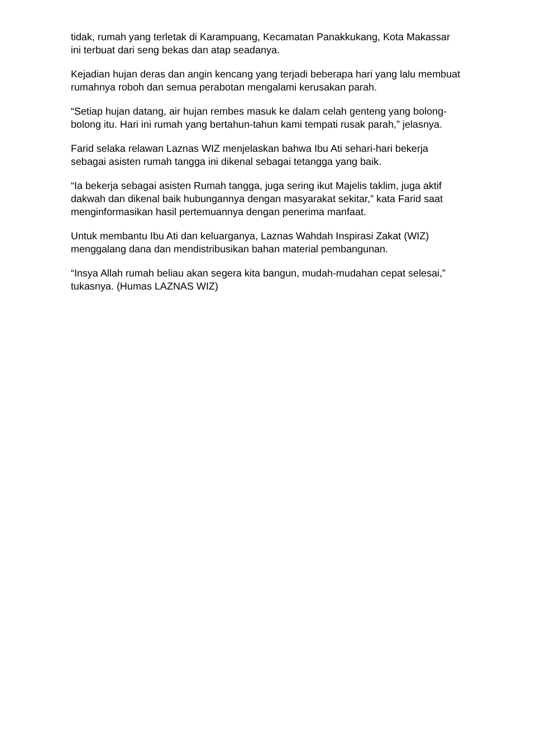tidak, rumah yang terletak di Karampuang, Kecamatan Panakkukang, Kota Makassar ini terbuat dari seng bekas dan atap seadanya.
Kejadian hujan deras dan angin kencang yang terjadi beberapa hari yang lalu membuat rumahnya roboh dan semua perabotan mengalami kerusakan parah.
“Setiap hujan datang, air hujan rembes masuk ke dalam celah genteng yang bolong-bolong itu. Hari ini rumah yang bertahun-tahun kami tempati rusak parah,” jelasnya.
Farid selaka relawan Laznas WIZ menjelaskan bahwa Ibu Ati sehari-hari bekerja sebagai asisten rumah tangga ini dikenal sebagai tetangga yang baik.
“Ia bekerja sebagai asisten Rumah tangga, juga sering ikut Majelis taklim, juga aktif dakwah dan dikenal baik hubungannya dengan masyarakat sekitar,” kata Farid saat menginformasikan hasil pertemuannya dengan penerima manfaat.
Untuk membantu Ibu Ati dan keluarganya, Laznas Wahdah Inspirasi Zakat (WIZ) menggalang dana dan mendistribusikan bahan material pembangunan.
“Insya Allah rumah beliau akan segera kita bangun, mudah-mudahan cepat selesai,” tukasnya. (Humas LAZNAS WIZ)